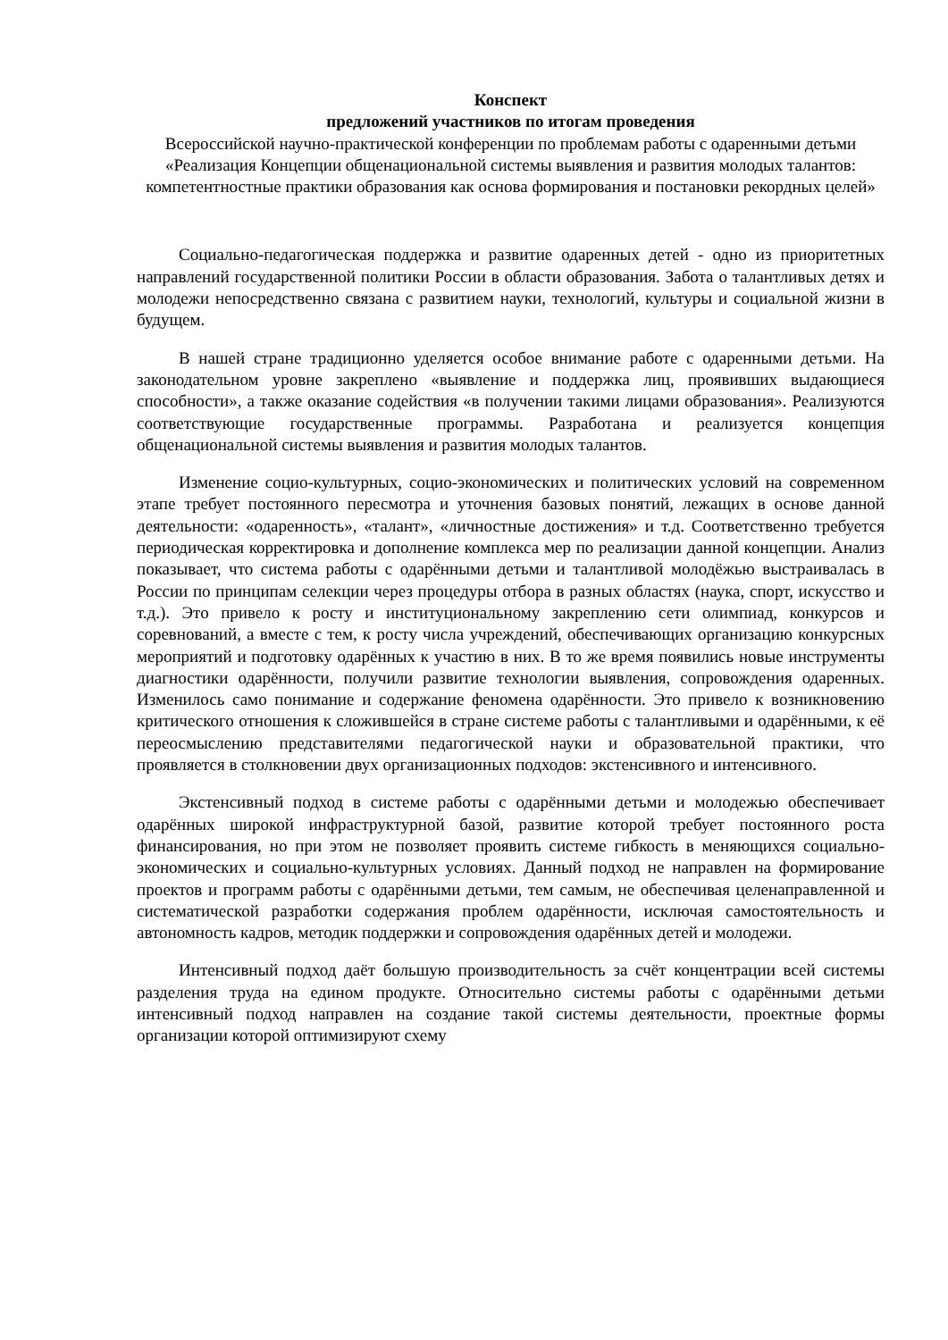Конспект
предложений участников по итогам проведения
Всероссийской научно-практической конференции по проблемам работы с одаренными детьми «Реализация Концепции общенациональной системы выявления и развития молодых талантов: компетентностные практики образования как основа формирования и постановки рекордных целей»
Социально-педагогическая поддержка и развитие одаренных детей - одно из приоритетных направлений государственной политики России в области образования. Забота о талантливых детях и молодежи непосредственно связана с развитием науки, технологий, культуры и социальной жизни в будущем.
В нашей стране традиционно уделяется особое внимание работе с одаренными детьми. На законодательном уровне закреплено «выявление и поддержка лиц, проявивших выдающиеся способности», а также оказание содействия «в получении такими лицами образования». Реализуются соответствующие государственные программы. Разработана и реализуется концепция общенациональной системы выявления и развития молодых талантов.
Изменение социо-культурных, социо-экономических и политических условий на современном этапе требует постоянного пересмотра и уточнения базовых понятий, лежащих в основе данной деятельности: «одаренность», «талант», «личностные достижения» и т.д. Соответственно требуется периодическая корректировка и дополнение комплекса мер по реализации данной концепции. Анализ показывает, что система работы с одарёнными детьми и талантливой молодёжью выстраивалась в России по принципам селекции через процедуры отбора в разных областях (наука, спорт, искусство и т.д.). Это привело к росту и институциональному закреплению сети олимпиад, конкурсов и соревнований, а вместе с тем, к росту числа учреждений, обеспечивающих организацию конкурсных мероприятий и подготовку одарённых к участию в них. В то же время появились новые инструменты диагностики одарённости, получили развитие технологии выявления, сопровождения одаренных. Изменилось само понимание и содержание феномена одарённости. Это привело к возникновению критического отношения к сложившейся в стране системе работы с талантливыми и одарёнными, к её переосмыслению представителями педагогической науки и образовательной практики, что проявляется в столкновении двух организационных подходов: экстенсивного и интенсивного.
Экстенсивный подход в системе работы с одарёнными детьми и молодежью обеспечивает одарённых широкой инфраструктурной базой, развитие которой требует постоянного роста финансирования, но при этом не позволяет проявить системе гибкость в меняющихся социально-экономических и социально-культурных условиях. Данный подход не направлен на формирование проектов и программ работы с одарёнными детьми, тем самым, не обеспечивая целенаправленной и систематической разработки содержания проблем одарённости, исключая самостоятельность и автономность кадров, методик поддержки и сопровождения одарённых детей и молодежи.
Интенсивный подход даёт большую производительность за счёт концентрации всей системы разделения труда на едином продукте. Относительно системы работы с одарёнными детьми интенсивный подход направлен на создание такой системы деятельности, проектные формы организации которой оптимизируют схему